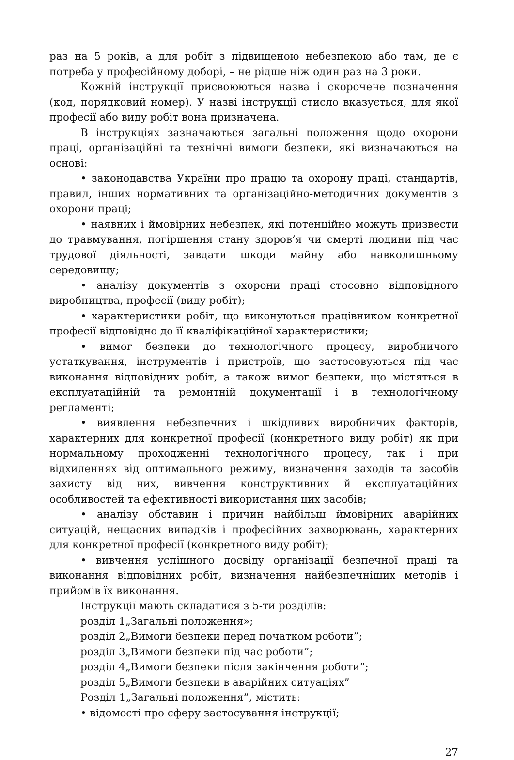раз на 5 років, а для робіт з підвищеною небезпекою або там, де є потреба у професійному доборі, – не рідше ніж один раз на 3 роки.
Кожній інструкції присвоюються назва і скорочене позначення (код, порядковий номер). У назві інструкції стисло вказується, для якої професії або виду робіт вона призначена.
В інструкціях зазначаються загальні положення щодо охорони праці, організаційні та технічні вимоги безпеки, які визначаються на основі:
• законодавства України про працю та охорону праці, стандартів, правил, інших нормативних та організаційно-методичних документів з охорони праці;
• наявних і ймовірних небезпек, які потенційно можуть призвести до травмування, погіршення стану здоров’я чи смерті людини під час трудової діяльності, завдати шкоди майну або навколишньому середовищу;
• аналізу документів з охорони праці стосовно відповідного виробництва, професії (виду робіт);
• характеристики робіт, що виконуються працівником конкретної професії відповідно до її кваліфікаційної характеристики;
• вимог безпеки до технологічного процесу, виробничого устаткування, інструментів і пристроїв, що застосовуються під час виконання відповідних робіт, а також вимог безпеки, що містяться в експлуатаційній та ремонтній документації і в технологічному регламенті;
• виявлення небезпечних і шкідливих виробничих факторів, характерних для конкретної професії (конкретного виду робіт) як при нормальному проходженні технологічного процесу, так і при відхиленнях від оптимального режиму, визначення заходів та засобів захисту від них, вивчення конструктивних й експлуатаційних особливостей та ефективності використання цих засобів;
• аналізу обставин і причин найбільш ймовірних аварійних ситуацій, нещасних випадків і професійних захворювань, характерних для конкретної професії (конкретного виду робіт);
• вивчення успішного досвіду організації безпечної праці та виконання відповідних робіт, визначення найбезпечніших методів і прийомів їх виконання.
Інструкції мають складатися з 5-ти розділів:
розділ 1„Загальні положення»;
розділ 2„Вимоги безпеки перед початком роботи”;
розділ 3„Вимоги безпеки під час роботи”;
розділ 4„Вимоги безпеки після закінчення роботи”;
розділ 5„Вимоги безпеки в аварійних ситуаціях”
Розділ 1„Загальні положення”, містить:
• відомості про сферу застосування інструкції;
27